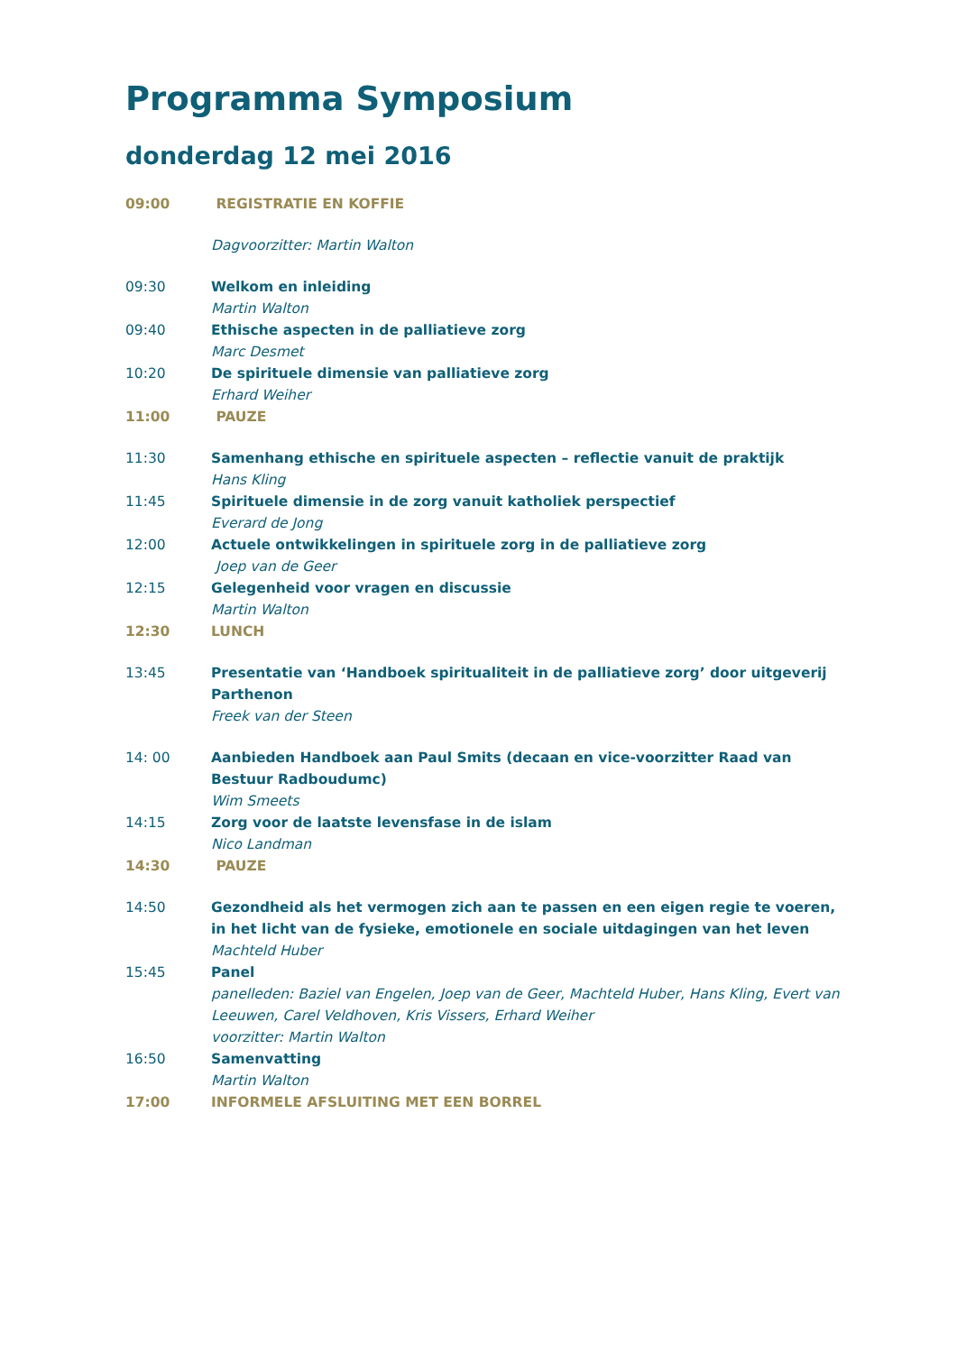Programma Symposium
donderdag 12 mei 2016
09:00 REGISTRATIE EN KOFFIE
Dagvoorzitter: Martin Walton
09:30 Welkom en inleiding
Martin Walton
09:40 Ethische aspecten in de palliatieve zorg
Marc Desmet
10:20 De spirituele dimensie van palliatieve zorg
Erhard Weiher
11:00 PAUZE
11:30 Samenhang ethische en spirituele aspecten – reflectie vanuit de praktijk
Hans Kling
11:45 Spirituele dimensie in de zorg vanuit katholiek perspectief
Everard de Jong
12:00 Actuele ontwikkelingen in spirituele zorg in de palliatieve zorg
Joep van de Geer
12:15 Gelegenheid voor vragen en discussie
Martin Walton
12:30 LUNCH
13:45 Presentatie van ‘Handboek spiritualiteit in de palliatieve zorg’ door uitgeverij Parthenon
Freek van der Steen
14: 00 Aanbieden Handboek aan Paul Smits (decaan en vice-voorzitter Raad van Bestuur Radboudumc)
Wim Smeets
14:15 Zorg voor de laatste levensfase in de islam
Nico Landman
14:30 PAUZE
14:50 Gezondheid als het vermogen zich aan te passen en een eigen regie te voeren, in het licht van de fysieke, emotionele en sociale uitdagingen van het leven
Machteld Huber
15:45 Panel
panelleden: Baziel van Engelen, Joep van de Geer, Machteld Huber, Hans Kling, Evert van Leeuwen, Carel Veldhoven, Kris Vissers, Erhard Weiher
voorzitter: Martin Walton
16:50 Samenvatting
Martin Walton
17:00 INFORMELE AFSLUITING MET EEN BORREL